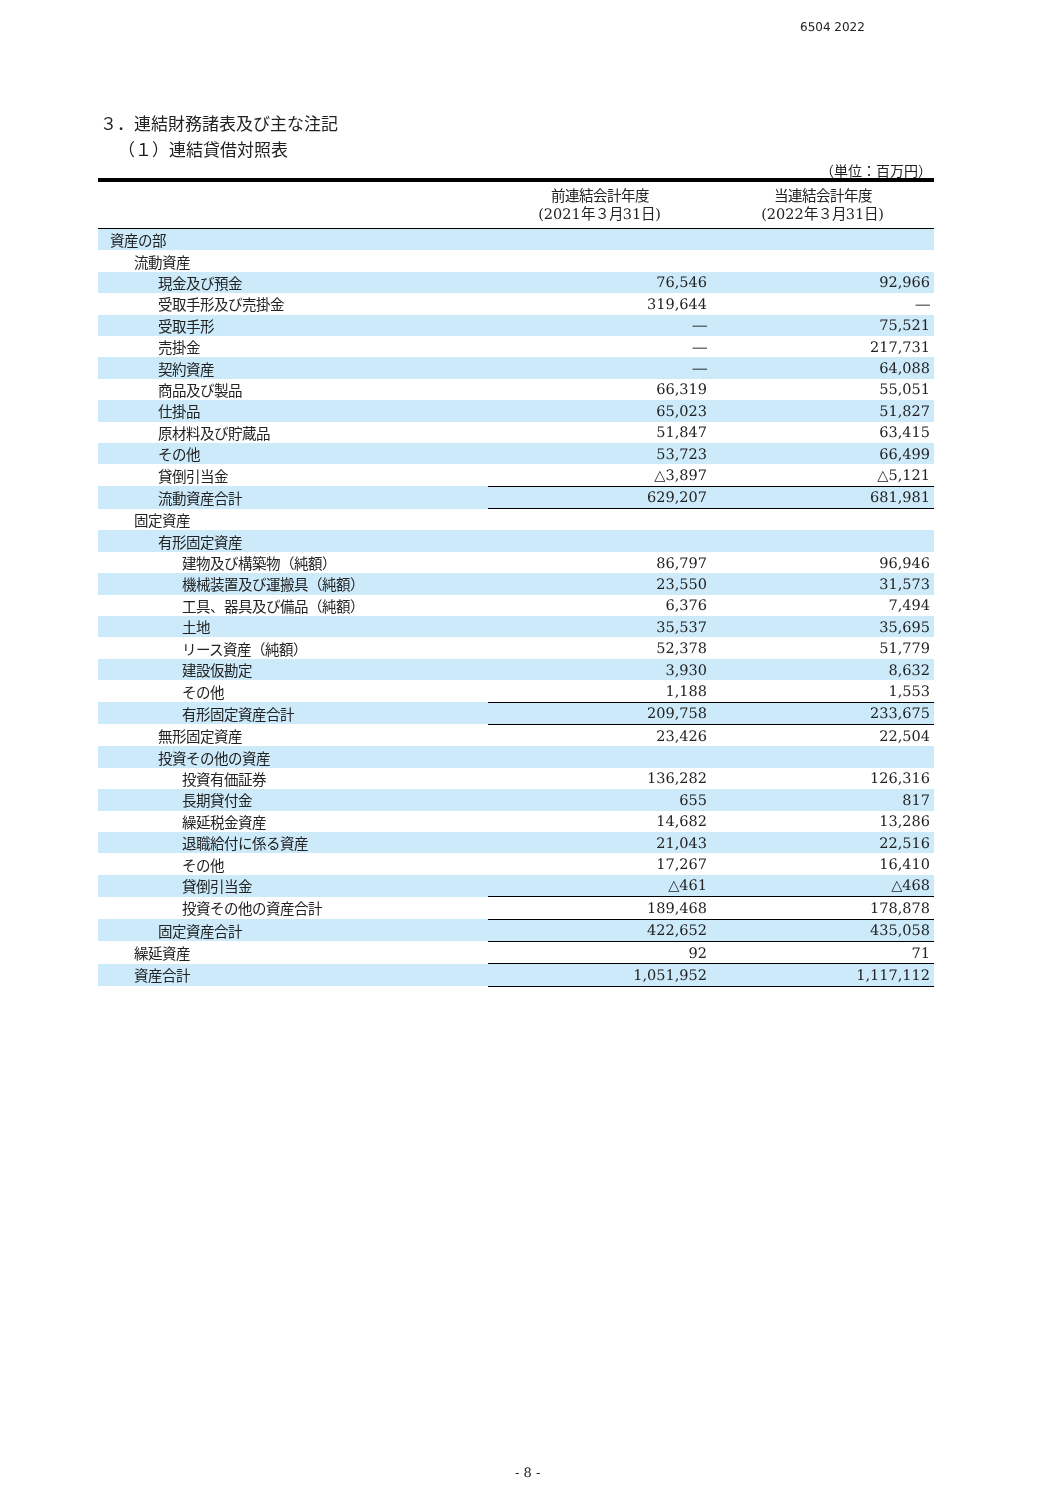6504 2022
３．連結財務諸表及び主な注記
（１）連結貸借対照表
（単位：百万円）
| | 前連結会計年度 (2021年３月31日) | 当連結会計年度 (2022年３月31日) |
| --- | --- | --- |
| 資産の部 | | |
| 流動資産 | | |
| 現金及び預金 | 76,546 | 92,966 |
| 受取手形及び売掛金 | 319,644 | ― |
| 受取手形 | ― | 75,521 |
| 売掛金 | ― | 217,731 |
| 契約資産 | ― | 64,088 |
| 商品及び製品 | 66,319 | 55,051 |
| 仕掛品 | 65,023 | 51,827 |
| 原材料及び貯蔵品 | 51,847 | 63,415 |
| その他 | 53,723 | 66,499 |
| 貸倒引当金 | △3,897 | △5,121 |
| 流動資産合計 | 629,207 | 681,981 |
| 固定資産 | | |
| 有形固定資産 | | |
| 建物及び構築物（純額） | 86,797 | 96,946 |
| 機械装置及び運搬具（純額） | 23,550 | 31,573 |
| 工具、器具及び備品（純額） | 6,376 | 7,494 |
| 土地 | 35,537 | 35,695 |
| リース資産（純額） | 52,378 | 51,779 |
| 建設仮勘定 | 3,930 | 8,632 |
| その他 | 1,188 | 1,553 |
| 有形固定資産合計 | 209,758 | 233,675 |
| 無形固定資産 | 23,426 | 22,504 |
| 投資その他の資産 | | |
| 投資有価証券 | 136,282 | 126,316 |
| 長期貸付金 | 655 | 817 |
| 繰延税金資産 | 14,682 | 13,286 |
| 退職給付に係る資産 | 21,043 | 22,516 |
| その他 | 17,267 | 16,410 |
| 貸倒引当金 | △461 | △468 |
| 投資その他の資産合計 | 189,468 | 178,878 |
| 固定資産合計 | 422,652 | 435,058 |
| 繰延資産 | 92 | 71 |
| 資産合計 | 1,051,952 | 1,117,112 |
- 8 -